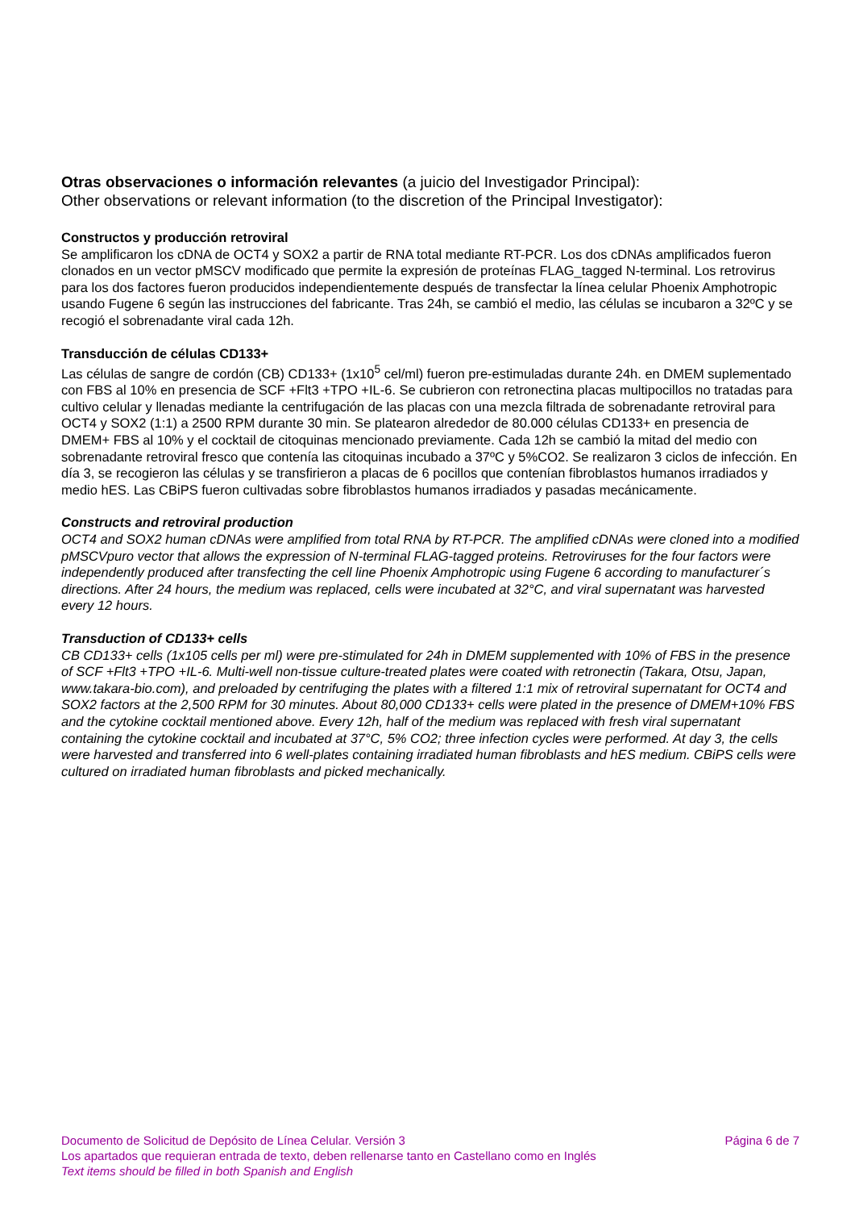Otras observaciones o información relevantes (a juicio del Investigador Principal):
Other observations or relevant information (to the discretion of the Principal Investigator):
Constructos y producción retroviral
Se amplificaron los cDNA de OCT4 y SOX2 a partir de RNA total mediante RT-PCR. Los dos cDNAs amplificados fueron clonados en un vector pMSCV modificado que permite la expresión de proteínas FLAG_tagged N-terminal. Los retrovirus para los dos factores fueron producidos independientemente después de transfectar la línea celular Phoenix Amphotropic usando Fugene 6 según las instrucciones del fabricante. Tras 24h, se cambió el medio, las células se incubaron a 32ºC y se recogió el sobrenadante viral cada 12h.
Transducción de células CD133+
Las células de sangre de cordón (CB) CD133+ (1x10<sup>5</sup> cel/ml) fueron pre-estimuladas durante 24h. en DMEM suplementado con FBS al 10% en presencia de SCF +Flt3 +TPO +IL-6. Se cubrieron con retronectina placas multipocillos no tratadas para cultivo celular y llenadas mediante la centrifugación de las placas con una mezcla filtrada de sobrenadante retroviral para OCT4 y SOX2 (1:1) a 2500 RPM durante 30 min. Se platearon alrededor de 80.000 células CD133+ en presencia de DMEM+ FBS al 10% y el cocktail de citoquinas mencionado previamente. Cada 12h se cambió la mitad del medio con sobrenadante retroviral fresco que contenía las citoquinas incubado a 37ºC y 5%CO2. Se realizaron 3 ciclos de infección. En día 3, se recogieron las células y se transfirieron a placas de 6 pocillos que contenían fibroblastos humanos irradiados y medio hES. Las CBiPS fueron cultivadas sobre fibroblastos humanos irradiados y pasadas mecánicamente.
Constructs and retroviral production
OCT4 and SOX2 human cDNAs were amplified from total RNA by RT-PCR. The amplified cDNAs were cloned into a modified pMSCVpuro vector that allows the expression of N-terminal FLAG-tagged proteins. Retroviruses for the four factors were independently produced after transfecting the cell line Phoenix Amphotropic using Fugene 6 according to manufacturer´s directions. After 24 hours, the medium was replaced, cells were incubated at 32°C, and viral supernatant was harvested every 12 hours.
Transduction of CD133+ cells
CB CD133+ cells (1x105 cells per ml) were pre-stimulated for 24h in DMEM supplemented with 10% of FBS in the presence of SCF +Flt3 +TPO +IL-6. Multi-well non-tissue culture-treated plates were coated with retronectin (Takara, Otsu, Japan, www.takara-bio.com), and preloaded by centrifuging the plates with a filtered 1:1 mix of retroviral supernatant for OCT4 and SOX2 factors at the 2,500 RPM for 30 minutes. About 80,000 CD133+ cells were plated in the presence of DMEM+10% FBS and the cytokine cocktail mentioned above. Every 12h, half of the medium was replaced with fresh viral supernatant containing the cytokine cocktail and incubated at 37°C, 5% CO2; three infection cycles were performed. At day 3, the cells were harvested and transferred into 6 well-plates containing irradiated human fibroblasts and hES medium. CBiPS cells were cultured on irradiated human fibroblasts and picked mechanically.
Documento de Solicitud de Depósito de Línea Celular. Versión 3 Página 6 de 7
Los apartados que requieran entrada de texto, deben rellenarse tanto en Castellano como en Inglés
Text items should be filled in both Spanish and English